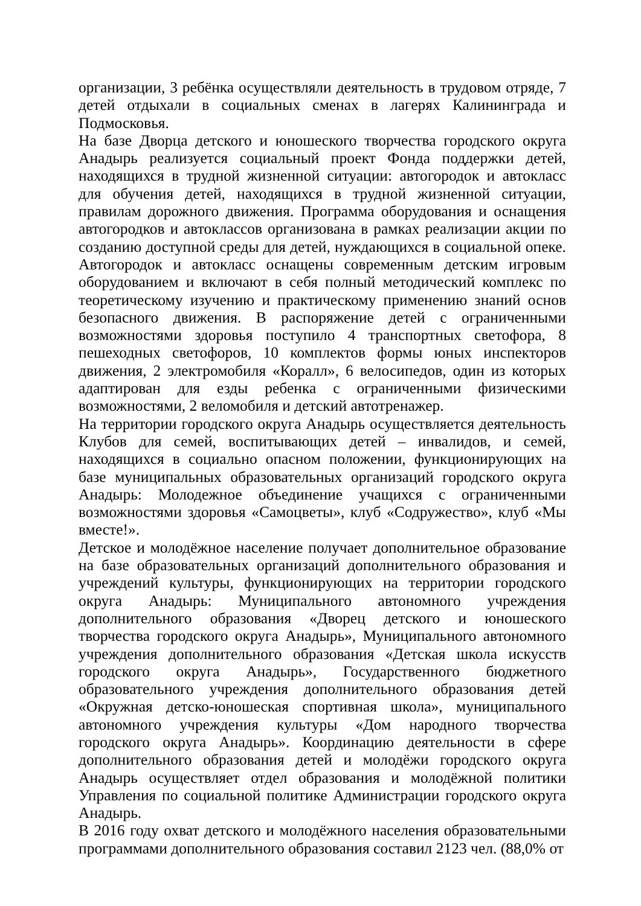организации, 3 ребёнка осуществляли деятельность в трудовом отряде, 7 детей отдыхали в социальных сменах в лагерях Калининграда и Подмосковья.
На базе Дворца детского и юношеского творчества городского округа Анадырь реализуется социальный проект Фонда поддержки детей, находящихся в трудной жизненной ситуации: автогородок и автокласс для обучения детей, находящихся в трудной жизненной ситуации, правилам дорожного движения. Программа оборудования и оснащения автогородков и автоклассов организована в рамках реализации акции по созданию доступной среды для детей, нуждающихся в социальной опеке. Автогородок и автокласс оснащены современным детским игровым оборудованием и включают в себя полный методический комплекс по теоретическому изучению и практическому применению знаний основ безопасного движения. В распоряжение детей с ограниченными возможностями здоровья поступило 4 транспортных светофора, 8 пешеходных светофоров, 10 комплектов формы юных инспекторов движения, 2 электромобиля «Коралл», 6 велосипедов, один из которых адаптирован для езды ребенка с ограниченными физическими возможностями, 2 веломобиля и детский автотренажер.
На территории городского округа Анадырь осуществляется деятельность Клубов для семей, воспитывающих детей – инвалидов, и семей, находящихся в социально опасном положении, функционирующих на базе муниципальных образовательных организаций городского округа Анадырь: Молодежное объединение учащихся с ограниченными возможностями здоровья «Самоцветы», клуб «Содружество», клуб «Мы вместе!».
Детское и молодёжное население получает дополнительное образование на базе образовательных организаций дополнительного образования и учреждений культуры, функционирующих на территории городского округа Анадырь: Муниципального автономного учреждения дополнительного образования «Дворец детского и юношеского творчества городского округа Анадырь», Муниципального автономного учреждения дополнительного образования «Детская школа искусств городского округа Анадырь», Государственного бюджетного образовательного учреждения дополнительного образования детей «Окружная детско-юношеская спортивная школа», муниципального автономного учреждения культуры «Дом народного творчества городского округа Анадырь». Координацию деятельности в сфере дополнительного образования детей и молодёжи городского округа Анадырь осуществляет отдел образования и молодёжной политики Управления по социальной политике Администрации городского округа Анадырь.
В 2016 году охват детского и молодёжного населения образовательными программами дополнительного образования составил 2123 чел. (88,0% от